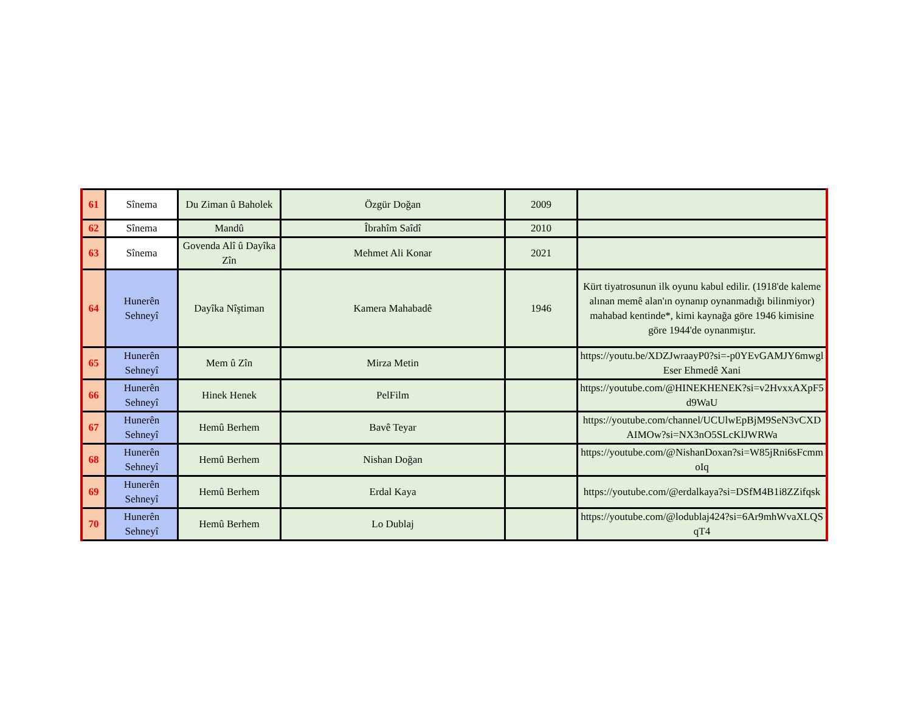| 61 | Sînema | Du Ziman û Baholek | Özgür Doğan | 2009 | |
| 62 | Sînema | Mandû | Îbrahîm Saîdî | 2010 | |
| 63 | Sînema | Govenda Alî û Dayîka Zîn | Mehmet Ali Konar | 2021 | |
| 64 | Hunerên Sehneyî | Dayîka Nîştiman | Kamera Mahabadê | 1946 | Kürt tiyatrosunun ilk oyunu kabul edilir. (1918'de kaleme alınan memê alan'ın oynanıp oynanmadığı bilinmiyor) mahabad kentinde*, kimi kaynağa göre 1946 kimisine göre 1944'de oynanmıştır. |
| 65 | Hunerên Sehneyî | Mem û Zîn | Mirza Metin | | https://youtu.be/XDZJwraayP0?si=-p0YEvGAMJY6mwgl Eser Ehmedê Xani |
| 66 | Hunerên Sehneyî | Hinek Henek | PelFilm | | https://youtube.com/@HINEKHENEK?si=v2HvxxAXpF5d9WaU |
| 67 | Hunerên Sehneyî | Hemû Berhem | Bavê Teyar | | https://youtube.com/channel/UCUlwEpBjM9SeN3vCXDAIMOw?si=NX3nO5SLcKlJWRWa |
| 68 | Hunerên Sehneyî | Hemû Berhem | Nishan Doğan | | https://youtube.com/@NishanDoxan?si=W85jRni6sFcmmoIq |
| 69 | Hunerên Sehneyî | Hemû Berhem | Erdal Kaya | | https://youtube.com/@erdalkaya?si=DSfM4B1i8ZZifqsk |
| 70 | Hunerên Sehneyî | Hemû Berhem | Lo Dublaj | | https://youtube.com/@lodublaj424?si=6Ar9mhWvaXLQSqT4 |